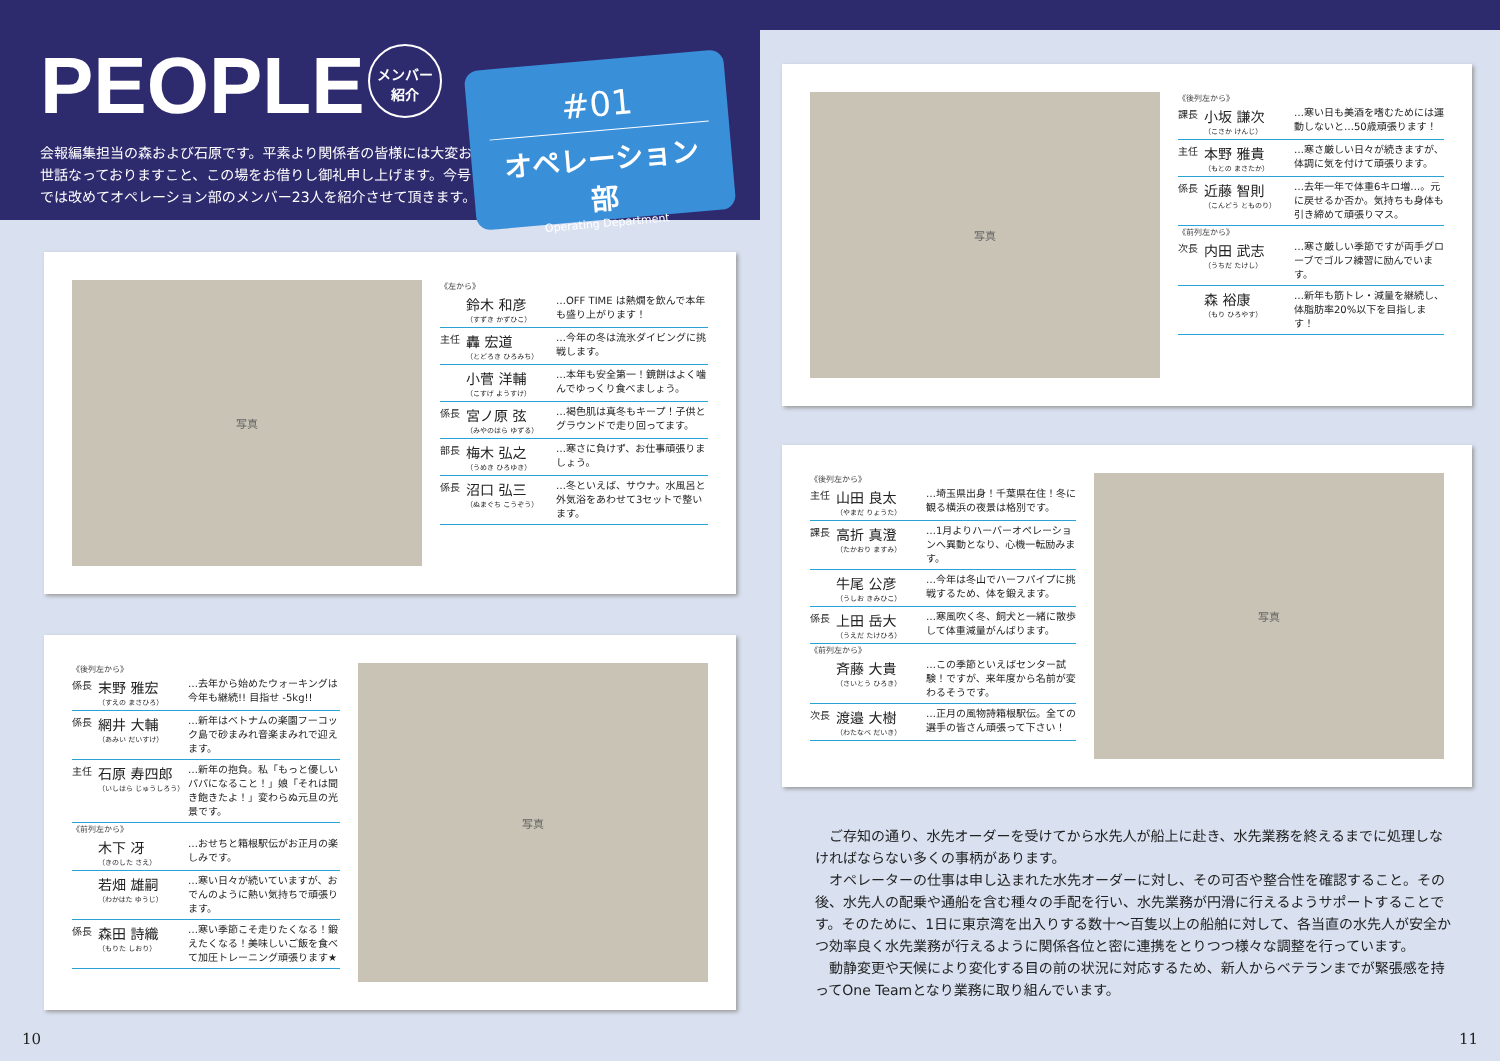PEOPLE
メンバー
紹介
会報編集担当の森および石原です。平素より関係者の皆様には大変お世話なっておりますこと、この場をお借りし御礼申し上げます。今号では改めてオペレーション部のメンバー23人を紹介させて頂きます。
#01
オペレーション部
Operating Department
写真
《左から》
鈴木 和彦
（すずき かずひこ） …OFF TIME は熱燗を飲んで本年も盛り上がります！
主任 轟 宏道
（とどろき ひろみち） …今年の冬は流氷ダイビングに挑戦します。
小菅 洋輔
（こすげ ようすけ） …本年も安全第一！鏡餅はよく噛んでゆっくり食べましょう。
係長 宮ノ原 弦
（みやのはら ゆずる） …褐色肌は真冬もキープ！子供とグラウンドで走り回ってます。
部長 梅木 弘之
（うめき ひろゆき） …寒さに負けず、お仕事頑張りましょう。
係長 沼口 弘三
（ぬまぐち こうぞう） …冬といえば、サウナ。水風呂と外気浴をあわせて3セットで整います。
《後列左から》
係長 末野 雅宏
（すえの まさひろ） …去年から始めたウォーキングは今年も継続!! 目指せ -5kg!!
係長 網井 大輔
（あみい だいすけ） …新年はベトナムの楽園フーコック島で砂まみれ音楽まみれで迎えます。
主任 石原 寿四郎
（いしはら じゅうしろう） …新年の抱負。私「もっと優しいパパになること！」娘「それは聞き飽きたよ！」変わらぬ元旦の光景です。
《前列左から》
木下 冴
（きのした さえ） …おせちと箱根駅伝がお正月の楽しみです。
若畑 雄嗣
（わかはた ゆうじ） …寒い日々が続いていますが、おでんのように熱い気持ちで頑張ります。
係長 森田 詩織
（もりた しおり） …寒い季節こそ走りたくなる！鍛えたくなる！美味しいご飯を食べて加圧トレーニング頑張ります★
写真
写真
《後列左から》
課長 小坂 謙次
（こさか けんじ） …寒い日も美酒を嗜むためには運動しないと…50歳頑張ります！
主任 本野 雅貴
（もとの まさたか） …寒さ厳しい日々が続きますが、体調に気を付けて頑張ります。
係長 近藤 智則
（こんどう とものり） …去年一年で体重6キロ増…。元に戻せるか否か。気持ちも身体も引き締めて頑張りマス。
《前列左から》
次長 内田 武志
（うちだ たけし） …寒さ厳しい季節ですが両手グローブでゴルフ練習に励んでいます。
森 裕康
（もり ひろやす） …新年も筋トレ・減量を継続し、体脂肪率20%以下を目指します！
《後列左から》
主任 山田 良太
（やまだ りょうた） …埼玉県出身！千葉県在住！冬に観る横浜の夜景は格別です。
課長 高折 真澄
（たかおり ますみ） …1月よりハーバーオペレーションへ異動となり、心機一転励みます。
牛尾 公彦
（うしお きみひこ） …今年は冬山でハーフパイプに挑戦するため、体を鍛えます。
係長 上田 岳大
（うえだ たけひろ） …寒風吹く冬、飼犬と一緒に散歩して体重減量がんばります。
《前列左から》
斉藤 大貴
（さいとう ひろき） …この季節といえばセンター試験！ですが、来年度から名前が変わるそうです。
次長 渡邉 大樹
（わたなべ だいき） …正月の風物詩箱根駅伝。全ての選手の皆さん頑張って下さい！
写真
ご存知の通り、水先オーダーを受けてから水先人が船上に赴き、水先業務を終えるまでに処理しなければならない多くの事柄があります。
オペレーターの仕事は申し込まれた水先オーダーに対し、その可否や整合性を確認すること。その後、水先人の配乗や通船を含む種々の手配を行い、水先業務が円滑に行えるようサポートすることです。そのために、1日に東京湾を出入りする数十〜百隻以上の船舶に対して、各当直の水先人が安全かつ効率良く水先業務が行えるように関係各位と密に連携をとりつつ様々な調整を行っています。
動静変更や天候により変化する目の前の状況に対応するため、新人からベテランまでが緊張感を持ってOne Teamとなり業務に取り組んでいます。
10 11